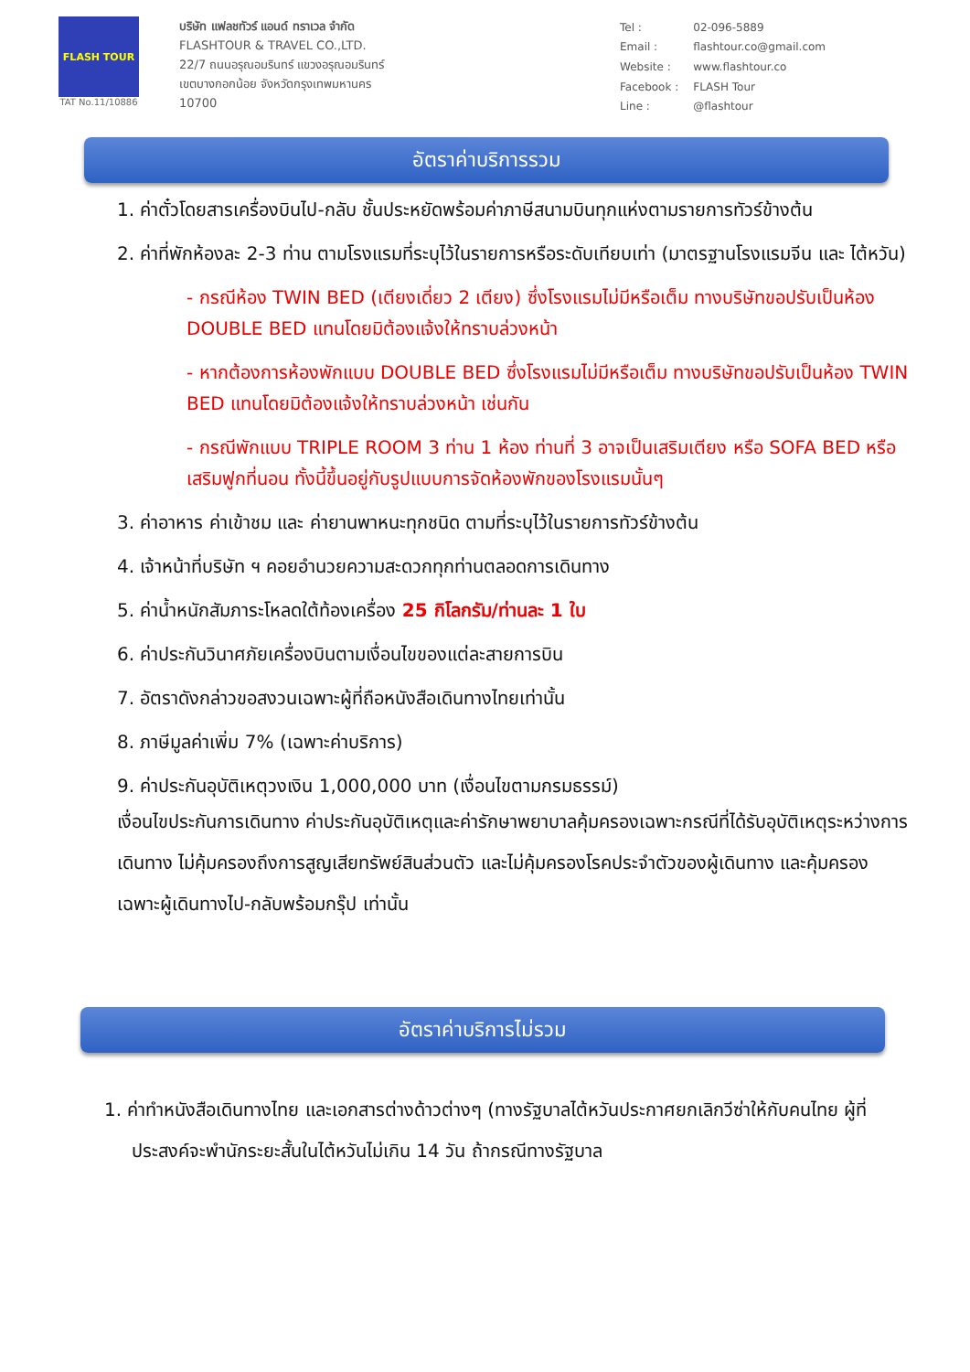FLASH TOUR
TAT No.11/10886
บริษัท แฟลชทัวร์ แอนด์ ทราเวล จำกัด
FLASHTOUR & TRAVEL CO.,LTD.
22/7 ถนนอรุณอมรินทร์ แขวงอรุณอมรินทร์
เขตบางกอกน้อย จังหวัดกรุงเทพมหานคร
10700
| Tel : | 02-096-5889 |
| Email : | flashtour.co@gmail.com |
| Website : | www.flashtour.co |
| Facebook : | FLASH Tour |
| Line : | @flashtour |
อัตราค่าบริการรวม
1. ค่าตั๋วโดยสารเครื่องบินไป-กลับ ชั้นประหยัดพร้อมค่าภาษีสนามบินทุกแห่งตามรายการทัวร์ข้างต้น
2. ค่าที่พักห้องละ 2-3 ท่าน ตามโรงแรมที่ระบุไว้ในรายการหรือระดับเทียบเท่า (มาตรฐานโรงแรมจีน และ ไต้หวัน)
- กรณีห้อง TWIN BED (เตียงเดี่ยว 2 เตียง) ซึ่งโรงแรมไม่มีหรือเต็ม ทางบริษัทขอปรับเป็นห้อง DOUBLE BED แทนโดยมิต้องแจ้งให้ทราบล่วงหน้า
- หากต้องการห้องพักแบบ DOUBLE BED ซึ่งโรงแรมไม่มีหรือเต็ม ทางบริษัทขอปรับเป็นห้อง TWIN BED แทนโดยมิต้องแจ้งให้ทราบล่วงหน้า เช่นกัน
- กรณีพักแบบ TRIPLE ROOM 3 ท่าน 1 ห้อง ท่านที่ 3 อาจเป็นเสริมเตียง หรือ SOFA BED หรือ เสริมฟูกที่นอน ทั้งนี้ขึ้นอยู่กับรูปแบบการจัดห้องพักของโรงแรมนั้นๆ
3. ค่าอาหาร ค่าเข้าชม และ ค่ายานพาหนะทุกชนิด ตามที่ระบุไว้ในรายการทัวร์ข้างต้น
4. เจ้าหน้าที่บริษัท ฯ คอยอำนวยความสะดวกทุกท่านตลอดการเดินทาง
5. ค่าน้ำหนักสัมภาระโหลดใต้ท้องเครื่อง 25 กิโลกรัม/ท่านละ 1 ใบ
6. ค่าประกันวินาศภัยเครื่องบินตามเงื่อนไขของแต่ละสายการบิน
7. อัตราดังกล่าวขอสงวนเฉพาะผู้ที่ถือหนังสือเดินทางไทยเท่านั้น
8. ภาษีมูลค่าเพิ่ม 7% (เฉพาะค่าบริการ)
9. ค่าประกันอุบัติเหตุวงเงิน 1,000,000 บาท (เงื่อนไขตามกรมธรรม์)
เงื่อนไขประกันการเดินทาง ค่าประกันอุบัติเหตุและค่ารักษาพยาบาลคุ้มครองเฉพาะกรณีที่ได้รับอุบัติเหตุระหว่างการเดินทาง ไม่คุ้มครองถึงการสูญเสียทรัพย์สินส่วนตัว และไม่คุ้มครองโรคประจำตัวของผู้เดินทาง และคุ้มครองเฉพาะผู้เดินทางไป-กลับพร้อมกรุ๊ป เท่านั้น
อัตราค่าบริการไม่รวม
1. ค่าทำหนังสือเดินทางไทย และเอกสารต่างด้าวต่างๆ (ทางรัฐบาลไต้หวันประกาศยกเลิกวีซ่าให้กับคนไทย ผู้ที่ประสงค์จะพำนักระยะสั้นในไต้หวันไม่เกิน 14 วัน ถ้ากรณีทางรัฐบาล